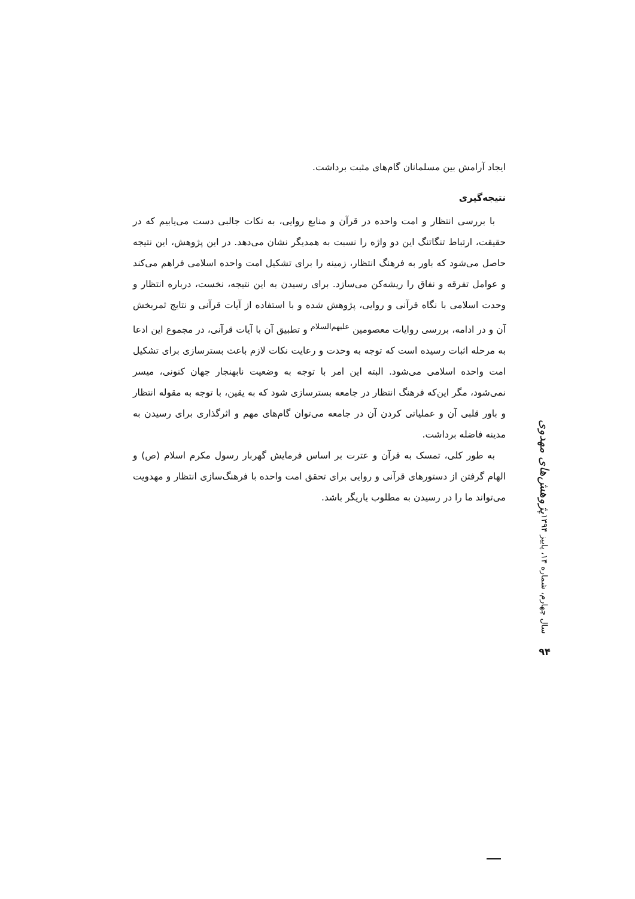ایجاد آرامش بین مسلمانان گام‌های مثبت برداشت.
نتیجه‌گیری
با بررسی انتظار و امت واحده در قرآن و منابع روایی، به نکات جالبی دست می‌یابیم که در حقیقت، ارتباط تنگاتنگ این دو واژه را نسبت به همدیگر نشان می‌دهد. در این پژوهش، این نتیجه حاصل می‌شود که باور به فرهنگ انتظار، زمینه را برای تشکیل امت واحده اسلامی فراهم می‌کند و عوامل تفرقه و نفاق را ریشه‌کن می‌سازد. برای رسیدن به این نتیجه، نخست، درباره انتظار و وحدت اسلامی با نگاه قرآنی و روایی، پژوهش شده و با استفاده از آیات قرآنی و نتایج ثمربخش آن و در ادامه، بررسی روایات معصومین <sup>علیهم‌السلام</sup> و تطبیق آن با آیات قرآنی، در مجموع این ادعا به مرحله اثبات رسیده است که توجه به وحدت و رعایت نکات لازم باعث بسترسازی برای تشکیل امت واحده اسلامی می‌شود. البته این امر با توجه به وضعیت نابهنجار جهان کنونی، میسر نمی‌شود، مگر این‌که فرهنگ انتظار در جامعه بسترسازی شود که به یقین، با توجه به مقوله انتظار و باور قلبی آن و عملیاتی کردن آن در جامعه می‌توان گام‌های مهم و اثرگذاری برای رسیدن به مدینه فاضله برداشت.
به طور کلی، تمسک به قرآن و عترت بر اساس فرمایش گهربار رسول مکرم اسلام (ص) و الهام گرفتن از دستورهای قرآنی و روایی برای تحقق امت واحده با فرهنگ‌سازی انتظار و مهدویت می‌تواند ما را در رسیدن به مطلوب یاریگر باشد.
پژوهش‌های مهدوی
سال چهارم، شماره ۱۴، پاییز ۱۳۹۴
۹۴